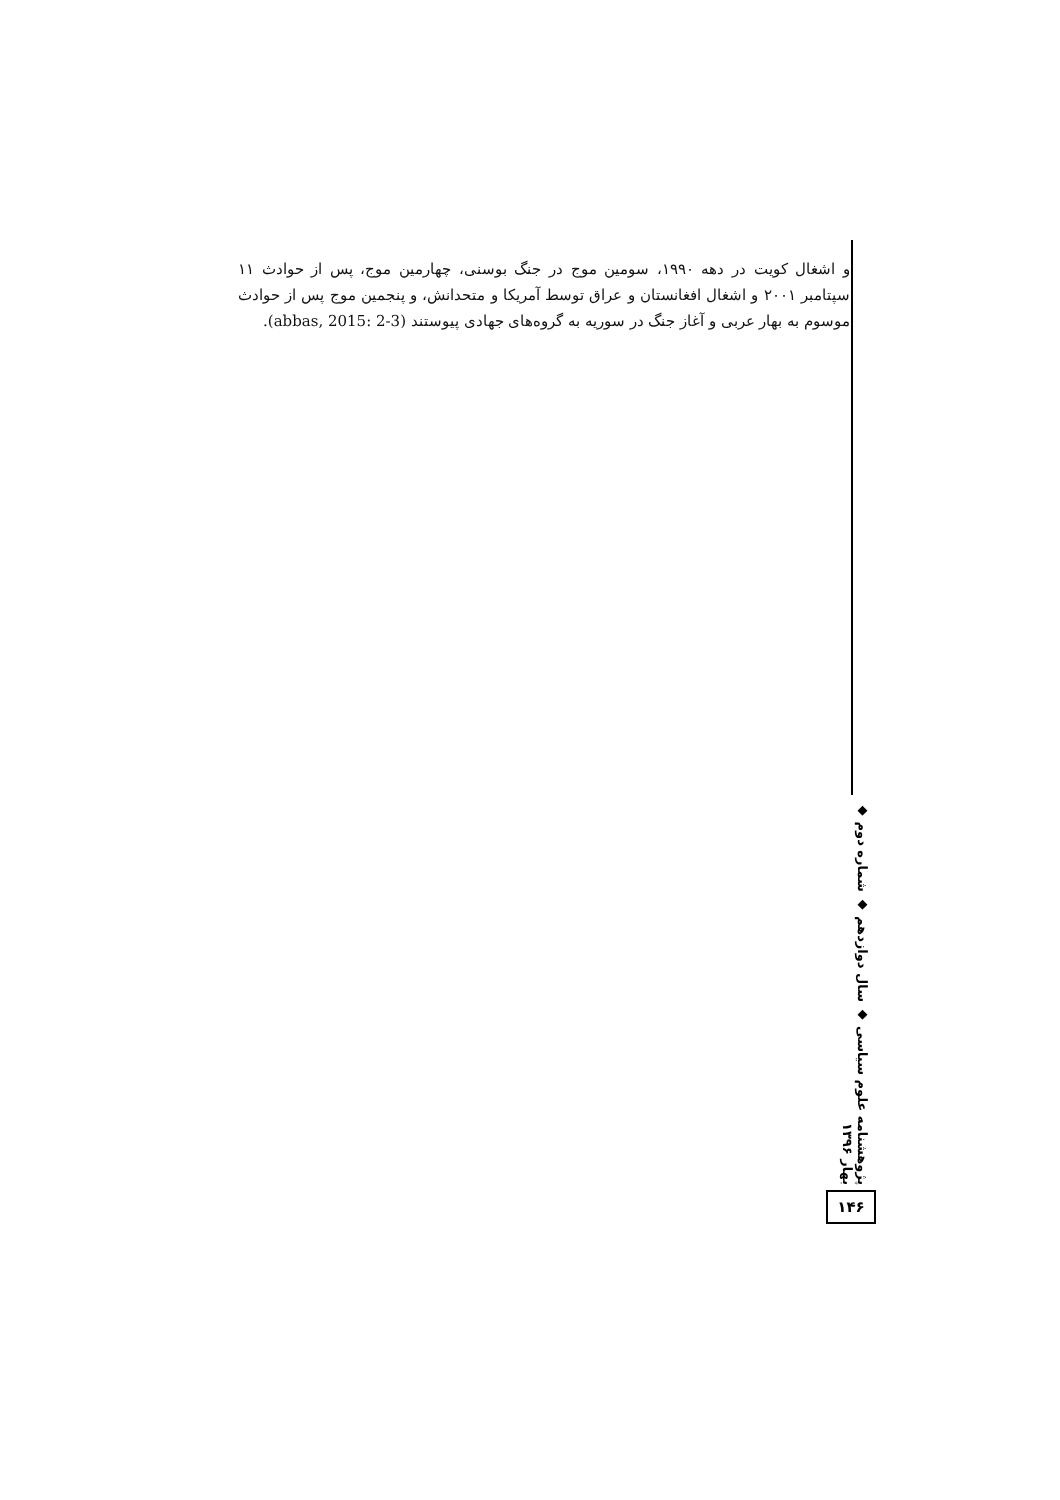و اشغال کویت در دهه ۱۹۹۰، سومین موج در جنگ بوسنی، چهارمین موج، پس از حوادث ۱۱ سپتامبر ۲۰۰۱ و اشغال افغانستان و عراق توسط آمریکا و متحدانش، و پنجمین موج پس از حوادث موسوم به بهار عربی و آغاز جنگ در سوریه به گروه‌های جهادی پیوستند (abbas, 2015: 2-3).
پژوهشنامه علوم سیاسی ◆ سال دوازدهم ◆ شماره دوم ◆ بهار ۱۳۹۶
۱۴۶